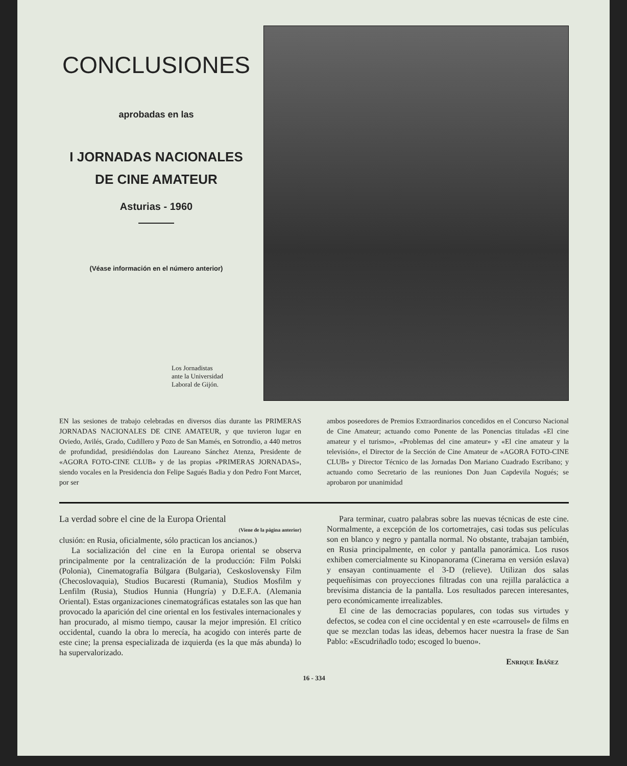CONCLUSIONES
aprobadas en las
I JORNADAS NACIONALES
DE CINE AMATEUR
Asturias - 1960
(Véase información en el número anterior)
Los Jornadistas
ante la Universidad
Laboral de Gijón.
EN las sesiones de trabajo celebradas en diversos días durante las PRIMERAS JORNADAS NACIONALES DE CINE AMATEUR, y que tuvieron lugar en Oviedo, Avilés, Grado, Cudillero y Pozo de San Mamés, en Sotrondio, a 440 metros de profundidad, presidiéndolas don Laureano Sánchez Atenza, Presidente de «AGORA FOTO-CINE CLUB» y de las propias «PRIMERAS JORNADAS», siendo vocales en la Presidencia don Felipe Sagués Badia y don Pedro Font Marcet, por ser
ambos poseedores de Premios Extraordinarios concedidos en el Concurso Nacional de Cine Amateur; actuando como Ponente de las Ponencias tituladas «El cine amateur y el turismo», «Problemas del cine amateur» y «El cine amateur y la televisión», el Director de la Sección de Cine Amateur de «AGORA FOTO-CINE CLUB» y Director Técnico de las Jornadas Don Mariano Cuadrado Escribano; y actuando como Secretario de las reuniones Don Juan Capdevila Nogués; se aprobaron por unanimidad
La verdad sobre el cine de la Europa Oriental
(Viene de la página anterior)
clusión: en Rusia, oficialmente, sólo practican los ancianos.)
La socialización del cine en la Europa oriental se observa principalmente por la centralización de la producción: Film Polski (Polonia), Cinematografía Búlgara (Bulgaria), Ceskoslovensky Film (Checoslovaquia), Studios Bucaresti (Rumania), Studios Mosfilm y Lenfilm (Rusia), Studios Hunnia (Hungría) y D.E.F.A. (Alemania Oriental). Estas organizaciones cinematográficas estatales son las que han provocado la aparición del cine oriental en los festivales internacionales y han procurado, al mismo tiempo, causar la mejor impresión. El crítico occidental, cuando la obra lo merecía, ha acogido con interés parte de este cine; la prensa especializada de izquierda (es la que más abunda) lo ha supervalorizado.
Para terminar, cuatro palabras sobre las nuevas técnicas de este cine. Normalmente, a excepción de los cortometrajes, casi todas sus películas son en blanco y negro y pantalla normal. No obstante, trabajan también, en Rusia principalmente, en color y pantalla panorámica. Los rusos exhiben comercialmente su Kinopanorama (Cinerama en versión eslava) y ensayan continuamente el 3-D (relieve). Utilizan dos salas pequeñísimas con proyecciones filtradas con una rejilla paraláctica a brevísima distancia de la pantalla. Los resultados parecen interesantes, pero económicamente irrealizables.
El cine de las democracias populares, con todas sus virtudes y defectos, se codea con el cine occidental y en este «carrousel» de films en que se mezclan todas las ideas, debemos hacer nuestra la frase de San Pablo: «Escudriñadlo todo; escoged lo bueno».
Enrique Ibáñez
16 - 334